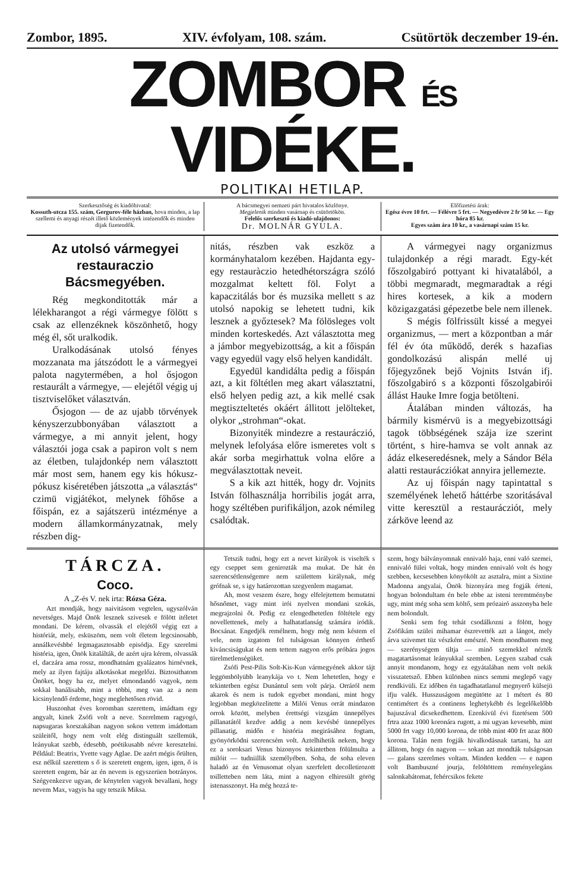Zombor, 1895. XIV. évfolyam, 108. szám. Csütörtök deczember 19-én.
ZOMBOR ÉS VIDÉKE.
POLITIKAI HETILAP.
Szerkesztőség és kiadóhivatal:
Kossuth-utcza 155. szám, Gergurov-féle házban, hova minden, a lap szellemi és anyagi részét illető közlemények intézendők és minden dijak fizetendők.
A bácsmegyei nemzeti párt hivatalos közlönye.
Megjelenik minden vasárnap és csütörtökön.
Felelős szerkesztő és kiadó-ulajdonos:
Dr. MOLNÁR GYULA.
Előfizetési árak:
Egész évre 10 frt. — Félévre 5 frt. — Negyedévre 2 fr 50 kr. — Egy hóra 85 kr.
Egyes szám ára 10 kr., a vasárnapi szám 15 kr.
Az utolsó vármegyei restauraczio Bácsmegyében.
Rég megkonditották már a lélekharangot a régi vármegye fölött s csak az ellenzéknek köszönhető, hogy még él, sőt uralkodik.
Uralkodásának utolsó fényes mozzanata ma játszódott le a vármegyei palota nagytermében, a hol ősjogon restaurált a vármegye, — elejétől végig uj tisztviselőket választván.
Ősjogon — de az ujabb törvények kényszerzubbonyában választott a vármegye, a mi annyit jelent, hogy választói joga csak a papiron volt s nem az életben, tulajdonkép nem választott már most sem, hanem egy kis hókusz-pókusz kiséretében játszotta „a választás“ czimü vigjátékot, melynek főhőse a főispán, ez a sajátszerü intézménye a modern államkormányzatnak, mely részben dig-
nitás, részben vak eszköz a kormányhatalom kezében. Hajdanta egy-egy restauràczio hetedhétországra szóló mozgalmat keltett föl. Folyt a kapaczitálás bor és muzsika mellett s az utolsó napokig se lehetett tudni, kik lesznek a győztesek? Ma fölösleges volt minden korteskedés. Azt választotta meg a jámbor megyebizottság, a kit a főispán vagy egyedül vagy első helyen kandidált.
Egyedül kandidálta pedig a főispán azt, a kit föltétlen meg akart választatni, első helyen pedig azt, a kik mellé csak megtiszteltetés okáért állitott jelölteket, olykor „strohman“-okat.
Bizonyiték mindezre a restauráczió, melynek lefolyása előre ismeretes volt s akár sorba megirhattuk volna előre a megválasztottak neveit.
S a kik azt hitték, hogy dr. Vojnits István fölhasználja horribilis jogát arra, hogy széltében purifikáljon, azok némileg csalódtak.
A vármegyei nagy organizmus tulajdonkép a régi maradt. Egy-két főszolgabiró pottyant ki hivatalából, a többi megmaradt, megmaradtak a régi hires kortesek, a kik a modern közigazgatási gépezetbe bele nem illenek.
S mégis fölfrissült kissé a megyei organizmus, — mert a központban a már fél év óta működő, derék s hazafias gondolkozású alispán mellé uj főjegyzőnek bejő Vojnits István ifj. főszolgabiró s a központi főszolgabirói állást Hauke Imre fogja betölteni.
Átalában minden változás, ha bármily kismérvü is a megyebizottsági tagok többségének szája ize szerint történt, s hire-hamva se volt annak az ádáz elkeseredésnek, mely a Sándor Béla alatti restaurácziókat annyira jellemezte.
Az uj főispán nagy tapintattal s személyének lehető háttérbe szoritásával vitte keresztül a restaurácziót, mely zárköve leend az
TÁRCZA.
Coco.
A „Z-és V. nek irta: Rózsa Géza.
Azt mondják, hogy naivitásom vegtelen, ugyszólván nevetséges. Majd Önök lesznek szivesek e fölött itéletet mondani. De kérem, olvassák el elejétől végig ezt a históriát, mely, esküszöm, nem volt életem legcsinosabb, annálkevésbbé legmagasztosabb episódja. Egy szerelmi história, igen, Önök kitalálták, de azért ujra kérem, olvassák el, daczára ama rossz, mondhatnám gyalázatos hirnévnek, mely az ilyen fajtáju alkotásokat megelőzi. Biztosithatom Önöket, hogy ha ez, melyet elmondandó vagyok, nem sokkal banálisabb, mint a többi, meg van az a nem kicsinylendő érdeme, hogy meglehetősen rövid.
Huszonhat éves koromban szerettem, imádtam egy angyalt, kinek Zsófi volt a neve. Szerelmem ragyogó, napsugaras korszakában nagyon sokon vettem imádottam szüleitől, hogy nem volt elég distinguált szellemük, leányukat szebb, édesebb, poétikusabb névre keresztelni. Például: Beatrix, Yvette vagy Aglae. De azért mégis őrülten, esz nélkül szerettem s ő is szeretett engem, igen, igen, ő is szeretett engem, bár az én nevem is egyszerüen botrányos. Szégyenkezve ugyan, de kénytelen vagyok bevallani, hogy nevem Max, vagyis ha ugy tetszik Miksa.
Tetszik tudni, hogy ezt a nevet királyok is viselték s egy cseppet sem genirozták ma mukat. De hát én szerencsétlenségemre nem születtem királynak, még grófnak se, s igy határozottan szegyenlem magamat.
Ah, most veszem észre, hogy elfelejtettem bemutatni hősnőmet, vagy mint irói nyelven mondani szokás, megrajzolni őt. Pedig ez elengedhetetlen föltétele egy novellettenek, mely a halhatatlanság számára iródik. Bocsánat. Engedjék remélnem, hogy még nem késtem el vele, nem izgatom fel tulságosan könnyen érthető kiváncsiságukat és nem tettem nagyon erős próbára jogos türelmetlenségüket.
Zsófi Pest-Pilis Solt-Kis-Kun vármegyének akkor tájt leggömbölyübb leanykája vo t. Nem lehetetlen, hogy e tekintetben egész Dunántul sem volt párja. Orráról nem akarok és nem is tudok egyebet mondani, mint hogy legjobban megközelitette a Milói Venus orrát mindazon orrok között, melyben érettségi vizsgám ünnepélyes pillanatától kezdve addig a nem kevésbé ünnepélyes pillanatig, midőn e história megirásához fogtam, gyönyörködni szerencsém volt. Aztelhihetik nekem, hogy ez a soroksari Venus bizonyos tekintetben fölülmulta a milóit — tudniillik személyében. Soha, de soha eleven haladó az én Venusomat olyan szerfelett decolletirozott toilletteben nem láta, mint a nagyon elhiresült görög istenasszonyt. Ha még hozzá te-
szem, hogy bálványomnak ennivaló haja, enni való szemei, ennivaló fülei voltak, hogy minden ennivaló volt és hogy szebben, kecsesebben könyökölt az asztalra, mint a Sixtine Madonna angyalai, Önök bizonyára meg fogják érteni, hogyan bolondultam én bele ebbe az isteni teremtménybe ugy, mint még soha sem költő, sem prózairó asszonyba bele nem bolondult.
Senki sem fog tehát csodálkozni a fölött, hogy Zsófikám szülei mihamar észrevették azt a lángot, mely árva szivemet tüz vészként emészté. Nem mondhatom meg — szerénységem tiltja — minő szemekkel nézték magatartásomat leányukkal szemben. Legyen szabad csak annyit mondanom, hogy ez egyátalában nem volt nekik visszatetsző. Ebben különben nincs semmi meglepő vagy rendkivüli. Ez időben én tagadhatatlanul megnyerő külsejü ifju valék. Husszuságom megütötte az 1 métert és 80 centimétert és a continens leghetykébb és legelőkelőbb bajuszával dicsekedhettem. Ezenkivül évi fizetésem 500 frtra azaz 1000 koronára rugott, a mi ugyan kevesebb, mint 5000 frt vagy 10,000 korona, de több mint 400 frt azaz 800 korona. Talán nem fogják hivalkodásnak tartani, ha azt állitom, hogy én nagyon — sokan azt mondták tulságosan — galans szerelmes voltam. Minden kedden — e napon volt Bambuszné jourja, felöltöttem reményelegáns salonkabátomat, fehércsikos fekete